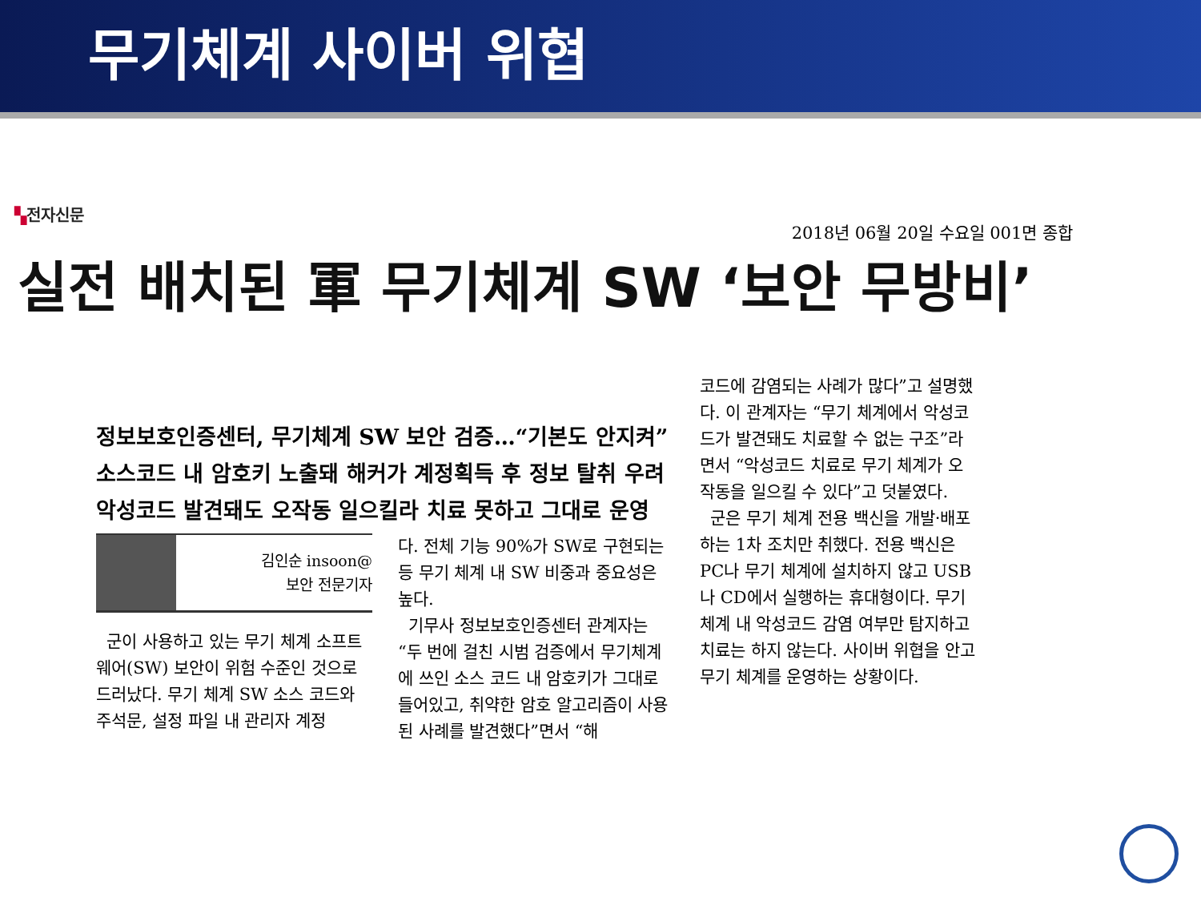무기체계 사이버 위협
▚전자신문
2018년 06월 20일 수요일 001면 종합
실전 배치된 軍 무기체계 SW ‘보안 무방비’
정보보호인증센터, 무기체계 SW 보안 검증…“기본도 안지켜”
소스코드 내 암호키 노출돼 해커가 계정획득 후 정보 탈취 우려
악성코드 발견돼도 오작동 일으킬라 치료 못하고 그대로 운영
김인순 insoon@
보안 전문기자
군이 사용하고 있는 무기 체계 소프트웨어(SW) 보안이 위험 수준인 것으로 드러났다. 무기 체계 SW 소스 코드와 주석문, 설정 파일 내 관리자 계정
다. 전체 기능 90%가 SW로 구현되는 등 무기 체계 내 SW 비중과 중요성은 높다.
기무사 정보보호인증센터 관계자는 “두 번에 걸친 시범 검증에서 무기체계에 쓰인 소스 코드 내 암호키가 그대로 들어있고, 취약한 암호 알고리즘이 사용된 사례를 발견했다”면서 “해
코드에 감염되는 사례가 많다”고 설명했다. 이 관계자는 “무기 체계에서 악성코드가 발견돼도 치료할 수 없는 구조”라면서 “악성코드 치료로 무기 체계가 오작동을 일으킬 수 있다”고 덧붙였다.
군은 무기 체계 전용 백신을 개발·배포하는 1차 조치만 취했다. 전용 백신은 PC나 무기 체계에 설치하지 않고 USB나 CD에서 실행하는 휴대형이다. 무기 체계 내 악성코드 감염 여부만 탐지하고 치료는 하지 않는다. 사이버 위협을 안고 무기 체계를 운영하는 상황이다.